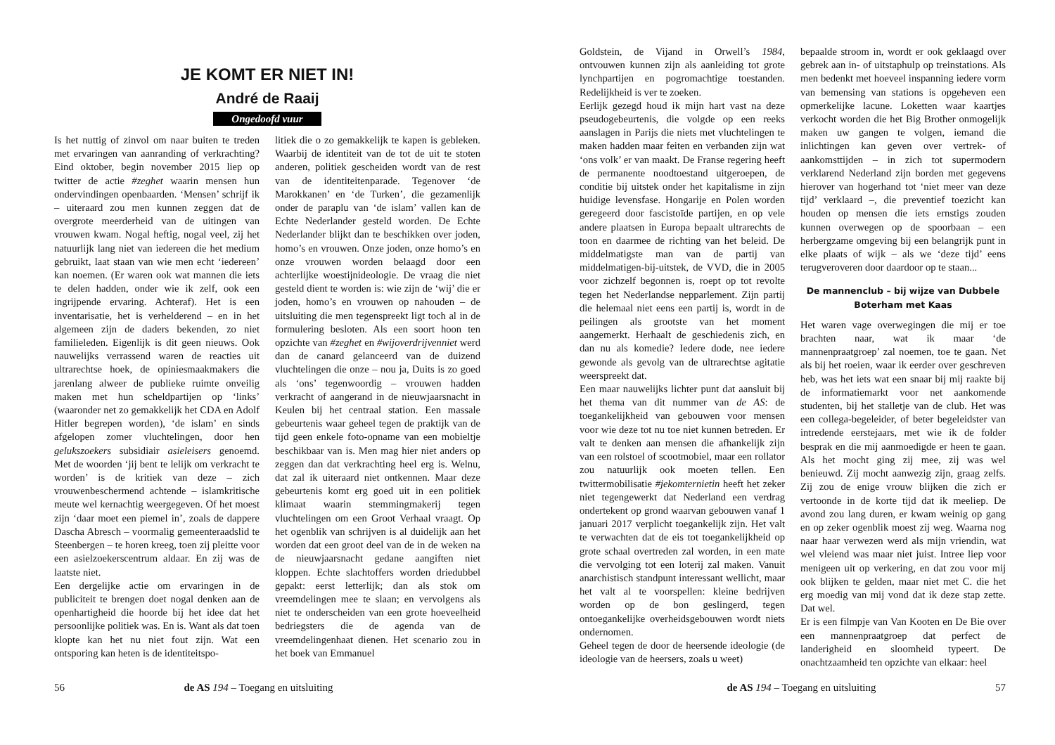JE KOMT ER NIET IN!
André de Raaij
Ongedoofd vuur
Is het nuttig of zinvol om naar buiten te treden met ervaringen van aanranding of verkrachting? Eind oktober, begin november 2015 liep op twitter de actie #zeghet waarin mensen hun ondervindingen openbaarden. ‘Mensen’ schrijf ik – uiteraard zou men kunnen zeggen dat de overgrote meerderheid van de uitingen van vrouwen kwam. Nogal heftig, nogal veel, zij het natuurlijk lang niet van iedereen die het medium gebruikt, laat staan van wie men echt ‘iedereen’ kan noemen. (Er waren ook wat mannen die iets te delen hadden, onder wie ik zelf, ook een ingrijpende ervaring. Achteraf). Het is een inventarisatie, het is verhelderend – en in het algemeen zijn de daders bekenden, zo niet familieleden. Eigenlijk is dit geen nieuws. Ook nauwelijks verrassend waren de reacties uit ultrarechtse hoek, de opiniesmaakmakers die jarenlang alweer de publieke ruimte onveilig maken met hun scheldpartijen op ‘links’ (waaronder net zo gemakkelijk het CDA en Adolf Hitler begrepen worden), ‘de islam’ en sinds afgelopen zomer vluchtelingen, door hen gelukszoekers subsidiair asieleisers genoemd. Met de woorden ‘jij bent te lelijk om verkracht te worden’ is de kritiek van deze – zich vrouwenbeschermend achtende – islamkritische meute wel kernachtig weergegeven. Of het moest zijn ‘daar moet een piemel in’, zoals de dappere Dascha Abresch – voormalig gemeenteraadslid te Steenbergen – te horen kreeg, toen zij pleitte voor een asielzoekerscentrum aldaar. En zij was de laatste niet.
Een dergelijke actie om ervaringen in de publiciteit te brengen doet nogal denken aan de openhartigheid die hoorde bij het idee dat het persoonlijke politiek was. En is. Want als dat toen klopte kan het nu niet fout zijn. Wat een ontsporing kan heten is de identiteitspo-
litiek die o zo gemakkelijk te kapen is gebleken. Waarbij de identiteit van de tot de uit te stoten anderen, politiek gescheiden wordt van de rest van de identiteitenparade. Tegenover ‘de Marokkanen’ en ‘de Turken’, die gezamenlijk onder de paraplu van ‘de islam’ vallen kan de Echte Nederlander gesteld worden. De Echte Nederlander blijkt dan te beschikken over joden, homo’s en vrouwen. Onze joden, onze homo’s en onze vrouwen worden belaagd door een achterlijke woestijnideologie. De vraag die niet gesteld dient te worden is: wie zijn de ‘wij’ die er joden, homo’s en vrouwen op nahouden – de uitsluiting die men tegenspreekt ligt toch al in de formulering besloten. Als een soort hoon ten opzichte van #zeghet en #wijoverdrijvenniet werd dan de canard gelanceerd van de duizend vluchtelingen die onze – nou ja, Duits is zo goed als ‘ons’ tegenwoordig – vrouwen hadden verkracht of aangerand in de nieuwjaarsnacht in Keulen bij het centraal station. Een massale gebeurtenis waar geheel tegen de praktijk van de tijd geen enkele foto-opname van een mobieltje beschikbaar van is. Men mag hier niet anders op zeggen dan dat verkrachting heel erg is. Welnu, dat zal ik uiteraard niet ontkennen. Maar deze gebeurtenis komt erg goed uit in een politiek klimaat waarin stemmingmakerij tegen vluchtelingen om een Groot Verhaal vraagt. Op het ogenblik van schrijven is al duidelijk aan het worden dat een groot deel van de in de weken na de nieuwjaarsnacht gedane aangiften niet kloppen. Echte slachtoffers worden driedubbel gepakt: eerst letterlijk; dan als stok om vreemdelingen mee te slaan; en vervolgens als niet te onderscheiden van een grote hoeveelheid bedriegsters die de agenda van de vreemdelingenhaat dienen. Het scenario zou in het boek van Emmanuel
56 de AS 194 – Toegang en uitsluiting
Goldstein, de Vijand in Orwell’s 1984, ontvouwen kunnen zijn als aanleiding tot grote lynchpartijen en pogromachtige toestanden. Redelijkheid is ver te zoeken.
Eerlijk gezegd houd ik mijn hart vast na deze pseudogebeurtenis, die volgde op een reeks aanslagen in Parijs die niets met vluchtelingen te maken hadden maar feiten en verbanden zijn wat ‘ons volk’ er van maakt. De Franse regering heeft de permanente noodtoestand uitgeroepen, de conditie bij uitstek onder het kapitalisme in zijn huidige levensfase. Hongarije en Polen worden geregeerd door fascistoïde partijen, en op vele andere plaatsen in Europa bepaalt ultrarechts de toon en daarmee de richting van het beleid. De middelmatigste man van de partij van middelmatigen-bij-uitstek, de VVD, die in 2005 voor zichzelf begonnen is, roept op tot revolte tegen het Nederlandse nepparlement. Zijn partij die helemaal niet eens een partij is, wordt in de peilingen als grootste van het moment aangemerkt. Herhaalt de geschiedenis zich, en dan nu als komedie? Iedere dode, nee iedere gewonde als gevolg van de ultrarechtse agitatie weerspreekt dat.
Een maar nauwelijks lichter punt dat aansluit bij het thema van dit nummer van de AS: de toegankelijkheid van gebouwen voor mensen voor wie deze tot nu toe niet kunnen betreden. Er valt te denken aan mensen die afhankelijk zijn van een rolstoel of scootmobiel, maar een rollator zou natuurlijk ook moeten tellen. Een twittermobilisatie #jekomternietin heeft het zeker niet tegengewerkt dat Nederland een verdrag ondertekent op grond waarvan gebouwen vanaf 1 januari 2017 verplicht toegankelijk zijn. Het valt te verwachten dat de eis tot toegankelijkheid op grote schaal overtreden zal worden, in een mate die vervolging tot een loterij zal maken. Vanuit anarchistisch standpunt interessant wellicht, maar het valt al te voorspellen: kleine bedrijven worden op de bon geslingerd, tegen ontoegankelijke overheidsgebouwen wordt niets ondernomen.
Geheel tegen de door de heersende ideologie (de ideologie van de heersers, zoals u weet)
bepaalde stroom in, wordt er ook geklaagd over gebrek aan in- of uitstaphulp op treinstations. Als men bedenkt met hoeveel inspanning iedere vorm van bemensing van stations is opgeheven een opmerkelijke lacune. Loketten waar kaartjes verkocht worden die het Big Brother onmogelijk maken uw gangen te volgen, iemand die inlichtingen kan geven over vertrek- of aankomsttijden – in zich tot supermodern verklarend Nederland zijn borden met gegevens hierover van hogerhand tot ‘niet meer van deze tijd’ verklaard –, die preventief toezicht kan houden op mensen die iets ernstigs zouden kunnen overwegen op de spoorbaan – een herbergzame omgeving bij een belangrijk punt in elke plaats of wijk – als we ‘deze tijd’ eens terugveroveren door daardoor op te staan...
De mannenclub – bij wijze van Dubbele Boterham met Kaas
Het waren vage overwegingen die mij er toe brachten naar, wat ik maar ‘de mannenpraatgroep’ zal noemen, toe te gaan. Net als bij het roeien, waar ik eerder over geschreven heb, was het iets wat een snaar bij mij raakte bij de informatiemarkt voor net aankomende studenten, bij het stalletje van de club. Het was een collega-begeleider, of beter begeleidster van intredende eerstejaars, met wie ik de folder besprak en die mij aanmoedigde er heen te gaan. Als het mocht ging zij mee, zij was wel benieuwd. Zij mocht aanwezig zijn, graag zelfs. Zij zou de enige vrouw blijken die zich er vertoonde in de korte tijd dat ik meeliep. De avond zou lang duren, er kwam weinig op gang en op zeker ogenblik moest zij weg. Waarna nog naar haar verwezen werd als mijn vriendin, wat wel vleiend was maar niet juist. Intree liep voor menigeen uit op verkering, en dat zou voor mij ook blijken te gelden, maar niet met C. die het erg moedig van mij vond dat ik deze stap zette. Dat wel.
Er is een filmpje van Van Kooten en De Bie over een mannenpraatgroep dat perfect de landerigheid en sloomheid typeert. De onachtzaamheid ten opzichte van elkaar: heel
de AS 194 – Toegang en uitsluiting 57